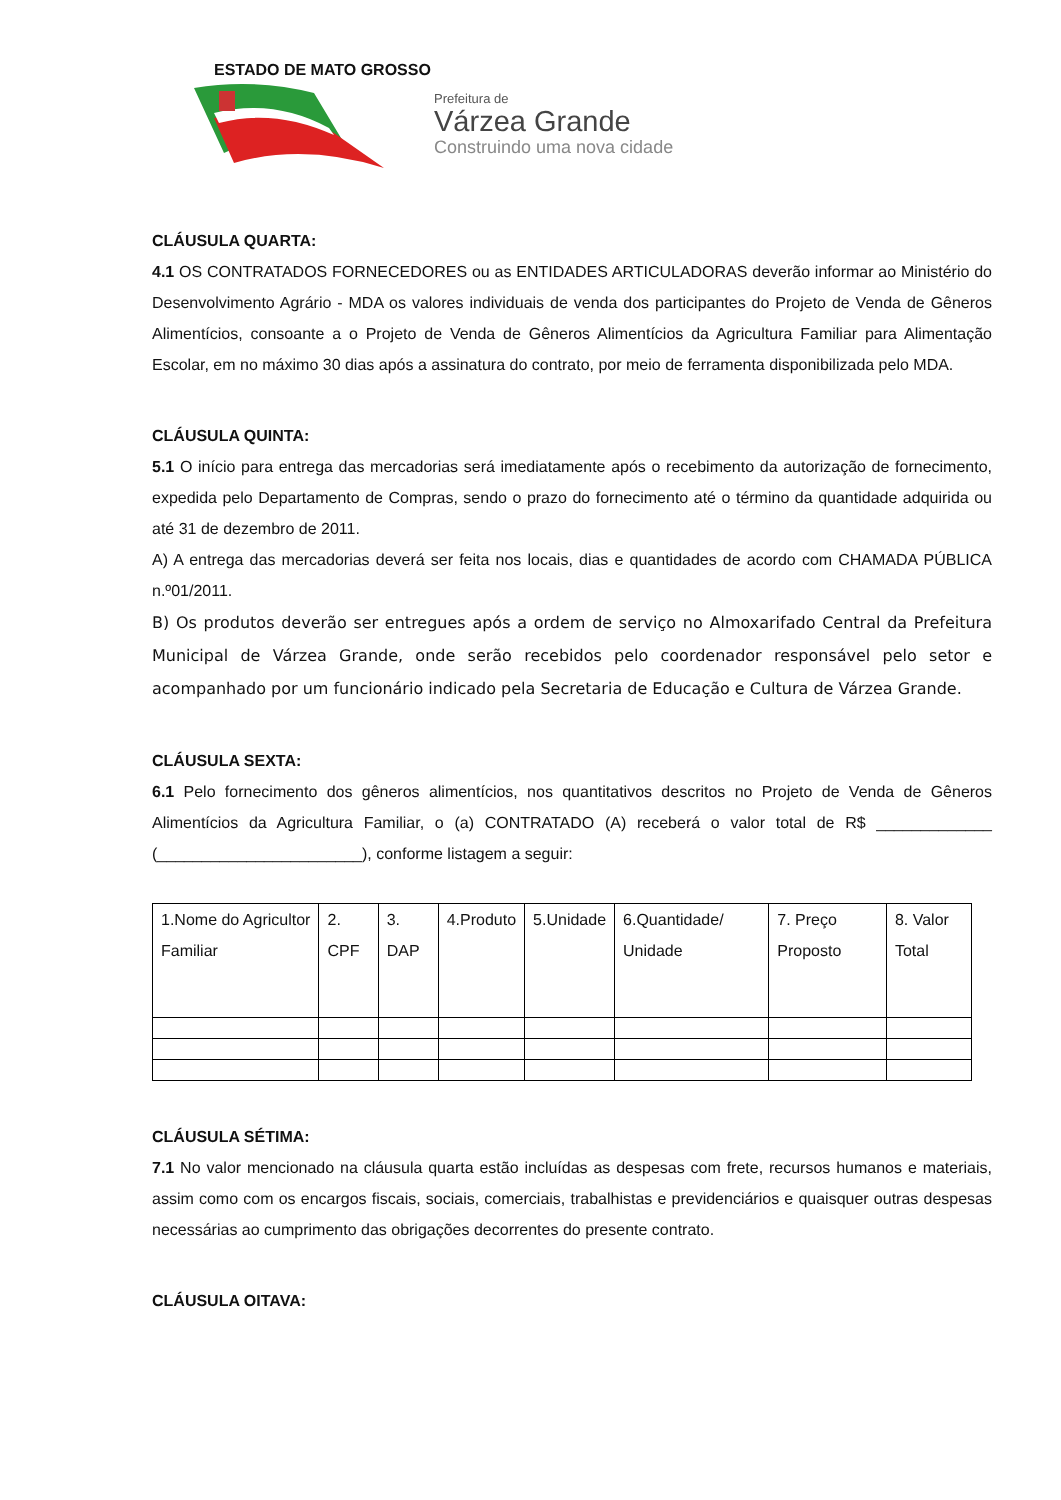ESTADO DE MATO GROSSO
Prefeitura de
Várzea Grande
Construindo uma nova cidade
CLÁUSULA QUARTA:
4.1 OS CONTRATADOS FORNECEDORES ou as ENTIDADES ARTICULADORAS deverão informar ao Ministério do Desenvolvimento Agrário - MDA os valores individuais de venda dos participantes do Projeto de Venda de Gêneros Alimentícios, consoante a o Projeto de Venda de Gêneros Alimentícios da Agricultura Familiar para Alimentação Escolar, em no máximo 30 dias após a assinatura do contrato, por meio de ferramenta disponibilizada pelo MDA.
CLÁUSULA QUINTA:
5.1 O início para entrega das mercadorias será imediatamente após o recebimento da autorização de fornecimento, expedida pelo Departamento de Compras, sendo o prazo do fornecimento até o término da quantidade adquirida ou até 31 de dezembro de 2011.
A) A entrega das mercadorias deverá ser feita nos locais, dias e quantidades de acordo com CHAMADA PÚBLICA n.º01/2011.
B) Os produtos deverão ser entregues após a ordem de serviço no Almoxarifado Central da Prefeitura Municipal de Várzea Grande, onde serão recebidos pelo coordenador responsável pelo setor e acompanhado por um funcionário indicado pela Secretaria de Educação e Cultura de Várzea Grande.
CLÁUSULA SEXTA:
6.1 Pelo fornecimento dos gêneros alimentícios, nos quantitativos descritos no Projeto de Venda de Gêneros Alimentícios da Agricultura Familiar, o (a) CONTRATADO (A) receberá o valor total de R$ _____________ (_______________________), conforme listagem a seguir:
| 1.Nome do Agricultor Familiar | 2. CPF | 3. DAP | 4.Produto | 5.Unidade | 6.Quantidade/ Unidade | 7. Preço Proposto | 8. Valor Total |
CLÁUSULA SÉTIMA:
7.1 No valor mencionado na cláusula quarta estão incluídas as despesas com frete, recursos humanos e materiais, assim como com os encargos fiscais, sociais, comerciais, trabalhistas e previdenciários e quaisquer outras despesas necessárias ao cumprimento das obrigações decorrentes do presente contrato.
CLÁUSULA OITAVA: